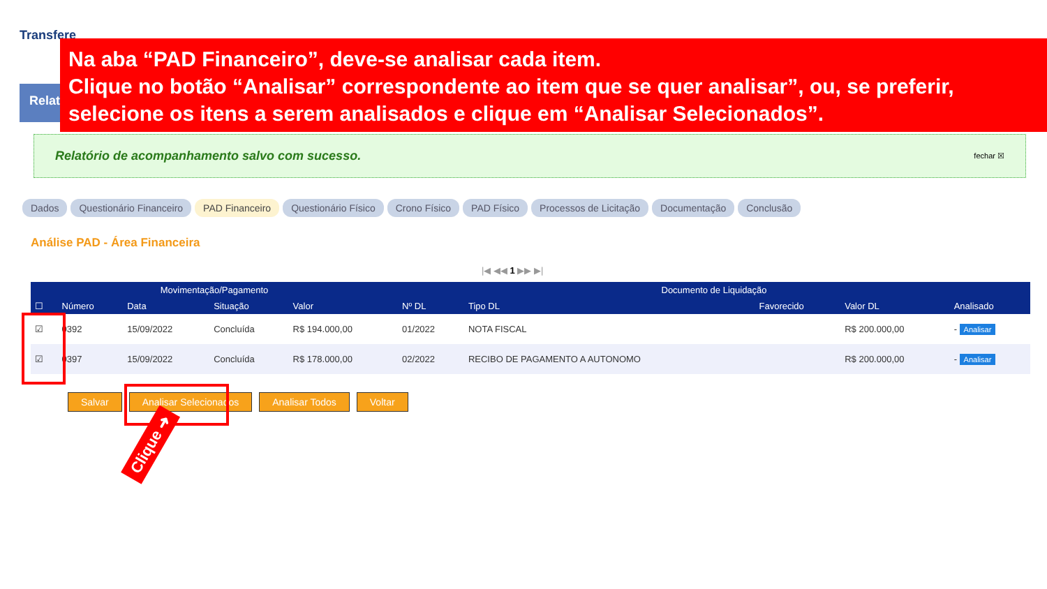Transfere
Relat
Na aba “PAD Financeiro”, deve-se analisar cada item.
Clique no botão “Analisar” correspondente ao item que se quer analisar”, ou, se preferir,
selecione os itens a serem analisados e clique em “Analisar Selecionados”.
Relatório de acompanhamento salvo com sucesso. fechar ☒
Dados Questionário Financeiro PAD Financeiro Questionário Físico Crono Físico PAD Físico Processos de Licitação Documentação Conclusão
Análise PAD - Área Financeira
|◀ ◀◀ 1 ▶▶ ▶|
| Movimentação/Pagamento | | | | | Documento de Liquidação | | | | |
| --- | --- | --- | --- | --- | --- | --- | --- | --- | --- |
| ☐ | Número | Data | Situação | Valor | Nº DL | Tipo DL | Favorecido | Valor DL | Analisado |
| ☑ | 0392 | 15/09/2022 | Concluída | R$ 194.000,00 | 01/2022 | NOTA FISCAL | | R$ 200.000,00 | - Analisar |
| ☑ | 0397 | 15/09/2022 | Concluída | R$ 178.000,00 | 02/2022 | RECIBO DE PAGAMENTO A AUTONOMO | | R$ 200.000,00 | - Analisar |
Salvar Analisar Selecionados Analisar Todos Voltar
Clique ➜